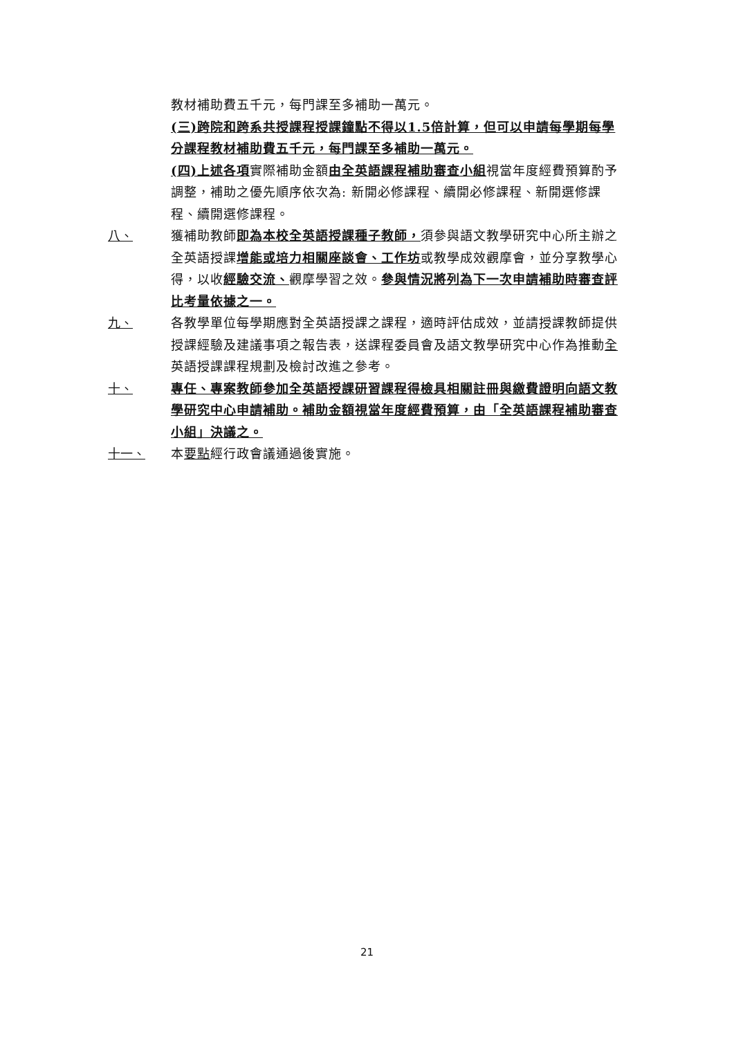教材補助費五千元，每門課至多補助一萬元。
(三)跨院和跨系共授課程授課鐘點不得以1.5倍計算，但可以申請每學期每學分課程教材補助費五千元，每門課至多補助一萬元。
(四)上述各項實際補助金額由全英語課程補助審查小組視當年度經費預算酌予調整，補助之優先順序依次為: 新開必修課程、續開必修課程、新開選修課程、續開選修課程。
八、 獲補助教師即為本校全英語授課種子教師，須參與語文教學研究中心所主辦之全英語授課增能或培力相關座談會、工作坊或教學成效觀摩會，並分享教學心得，以收經驗交流、觀摩學習之效。參與情況將列為下一次申請補助時審查評比考量依據之一。
九、 各教學單位每學期應對全英語授課之課程，適時評估成效，並請授課教師提供授課經驗及建議事項之報告表，送課程委員會及語文教學研究中心作為推動全英語授課課程規劃及檢討改進之參考。
十、 專任、專案教師參加全英語授課研習課程得檢具相關註冊與繳費證明向語文教學研究中心申請補助。補助金額視當年度經費預算，由「全英語課程補助審查小組」決議之。
十一、 本要點經行政會議通過後實施。
21